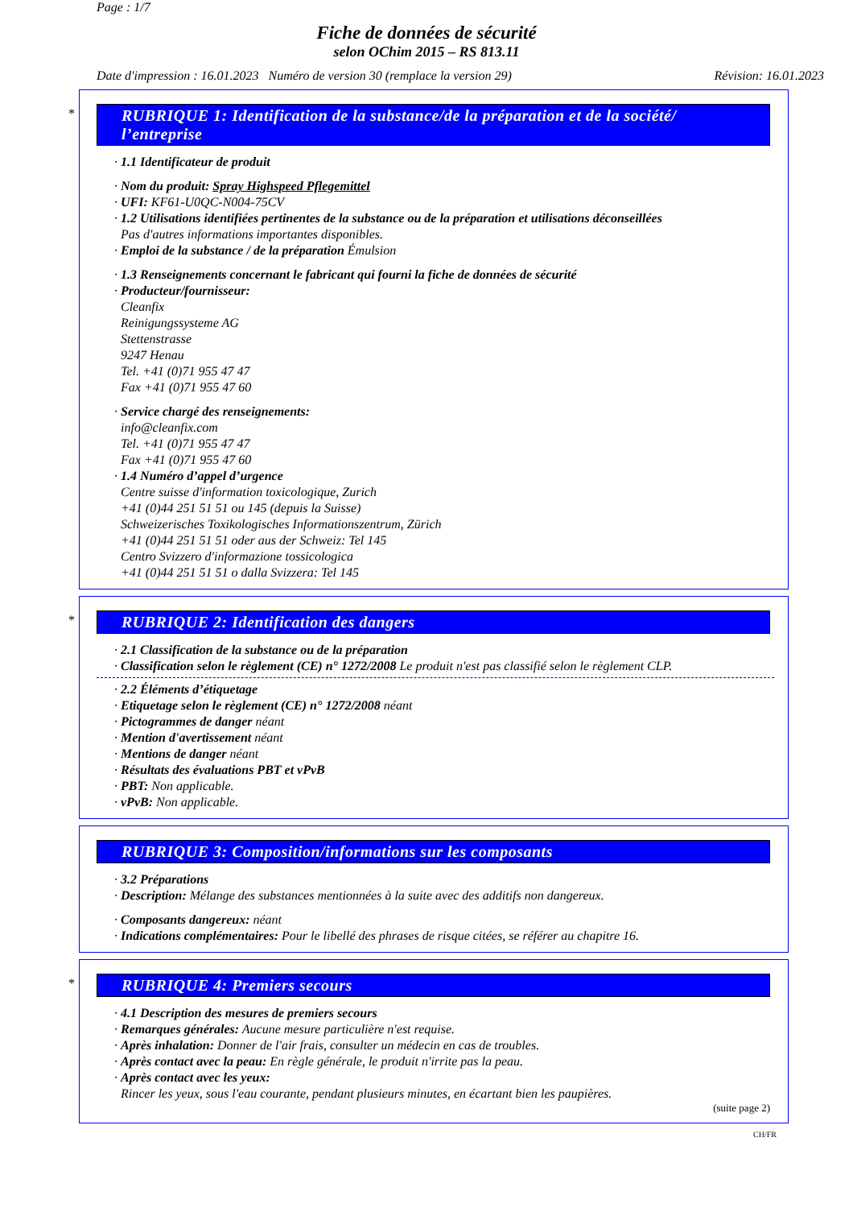Page : 1/7
Fiche de données de sécurité
selon OChim 2015 – RS 813.11
Date d'impression : 16.01.2023 Numéro de version 30 (remplace la version 29) Révision: 16.01.2023
*
RUBRIQUE 1: Identification de la substance/de la préparation et de la société/ l’entreprise
· 1.1 Identificateur de produit
· Nom du produit: Spray Highspeed Pflegemittel
· UFI: KF61-U0QC-N004-75CV
· 1.2 Utilisations identifiées pertinentes de la substance ou de la préparation et utilisations déconseillées
Pas d'autres informations importantes disponibles.
· Emploi de la substance / de la préparation Émulsion
· 1.3 Renseignements concernant le fabricant qui fourni la fiche de données de sécurité
· Producteur/fournisseur:
Cleanfix
Reinigungssysteme AG
Stettenstrasse
9247 Henau
Tel. +41 (0)71 955 47 47
Fax +41 (0)71 955 47 60
· Service chargé des renseignements:
info@cleanfix.com
Tel. +41 (0)71 955 47 47
Fax +41 (0)71 955 47 60
· 1.4 Numéro d’appel d’urgence
Centre suisse d'information toxicologique, Zurich
+41 (0)44 251 51 51 ou 145 (depuis la Suisse)
Schweizerisches Toxikologisches Informationszentrum, Zürich
+41 (0)44 251 51 51 oder aus der Schweiz: Tel 145
Centro Svizzero d'informazione tossicologica
+41 (0)44 251 51 51 o dalla Svizzera: Tel 145
*
RUBRIQUE 2: Identification des dangers
· 2.1 Classification de la substance ou de la préparation
· Classification selon le règlement (CE) n° 1272/2008 Le produit n'est pas classifié selon le règlement CLP.
· 2.2 Éléments d’étiquetage
· Etiquetage selon le règlement (CE) n° 1272/2008 néant
· Pictogrammes de danger néant
· Mention d'avertissement néant
· Mentions de danger néant
· Résultats des évaluations PBT et vPvB
· PBT: Non applicable.
· vPvB: Non applicable.
RUBRIQUE 3: Composition/informations sur les composants
· 3.2 Préparations
· Description: Mélange des substances mentionnées à la suite avec des additifs non dangereux.
· Composants dangereux: néant
· Indications complémentaires: Pour le libellé des phrases de risque citées, se référer au chapitre 16.
*
RUBRIQUE 4: Premiers secours
· 4.1 Description des mesures de premiers secours
· Remarques générales: Aucune mesure particulière n'est requise.
· Après inhalation: Donner de l'air frais, consulter un médecin en cas de troubles.
· Après contact avec la peau: En règle générale, le produit n'irrite pas la peau.
· Après contact avec les yeux:
Rincer les yeux, sous l'eau courante, pendant plusieurs minutes, en écartant bien les paupières.
(suite page 2)
CH/FR